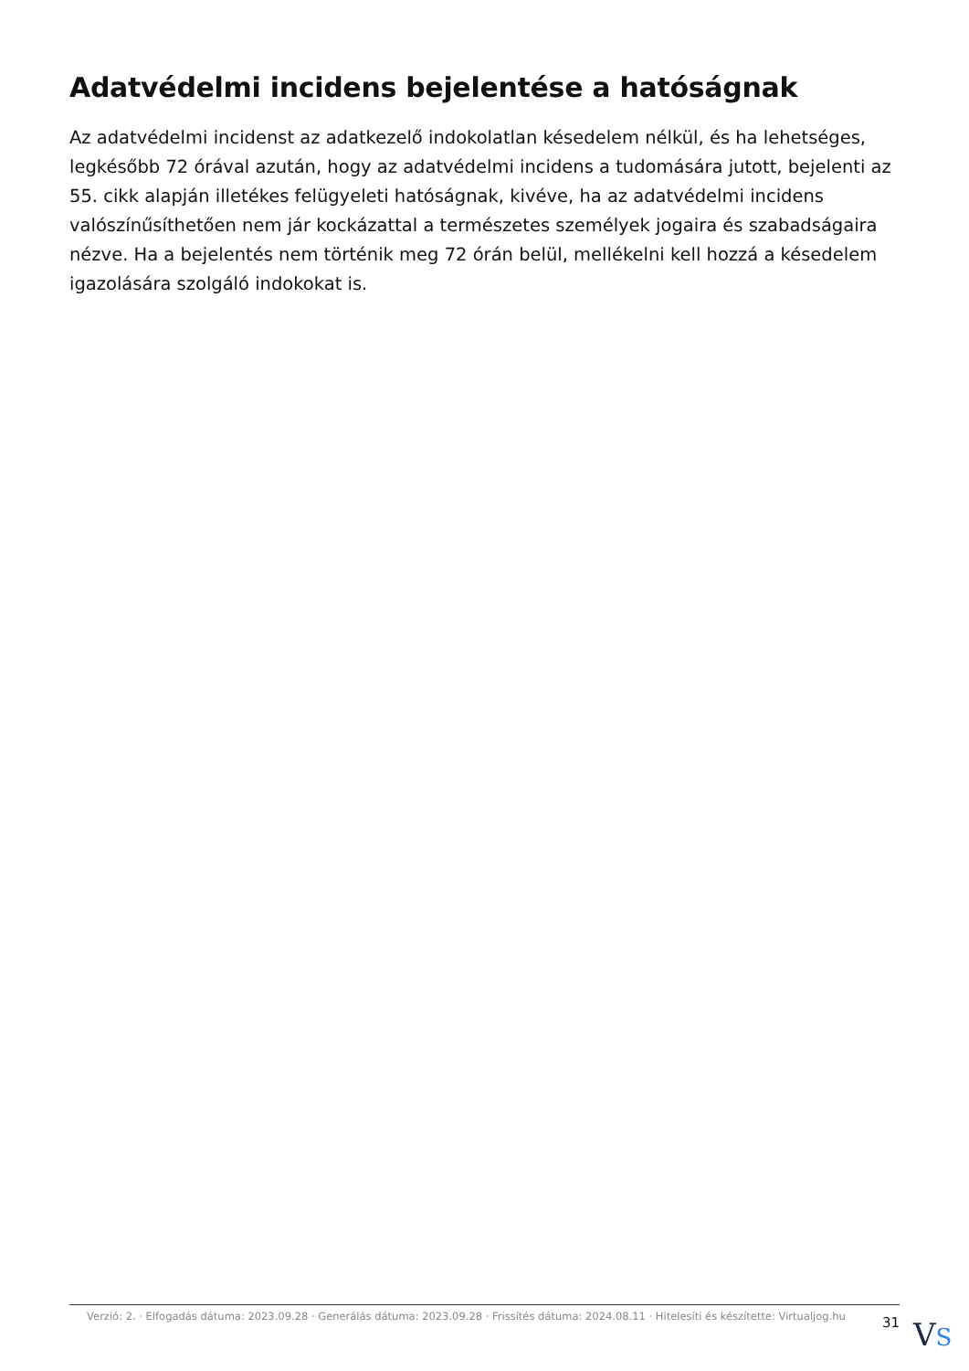Adatvédelmi incidens bejelentése a hatóságnak
Az adatvédelmi incidenst az adatkezelő indokolatlan késedelem nélkül, és ha lehetséges, legkésőbb 72 órával azután, hogy az adatvédelmi incidens a tudomására jutott, bejelenti az 55. cikk alapján illetékes felügyeleti hatóságnak, kivéve, ha az adatvédelmi incidens valószínűsíthetően nem jár kockázattal a természetes személyek jogaira és szabadságaira nézve. Ha a bejelentés nem történik meg 72 órán belül, mellékelni kell hozzá a késedelem igazolására szolgáló indokokat is.
Verzió: 2. · Elfogadás dátuma: 2023.09.28 · Generálás dátuma: 2023.09.28 · Frissítés dátuma: 2024.08.11 · Hitelesíti és készítette: Virtualjog.hu
31
VS